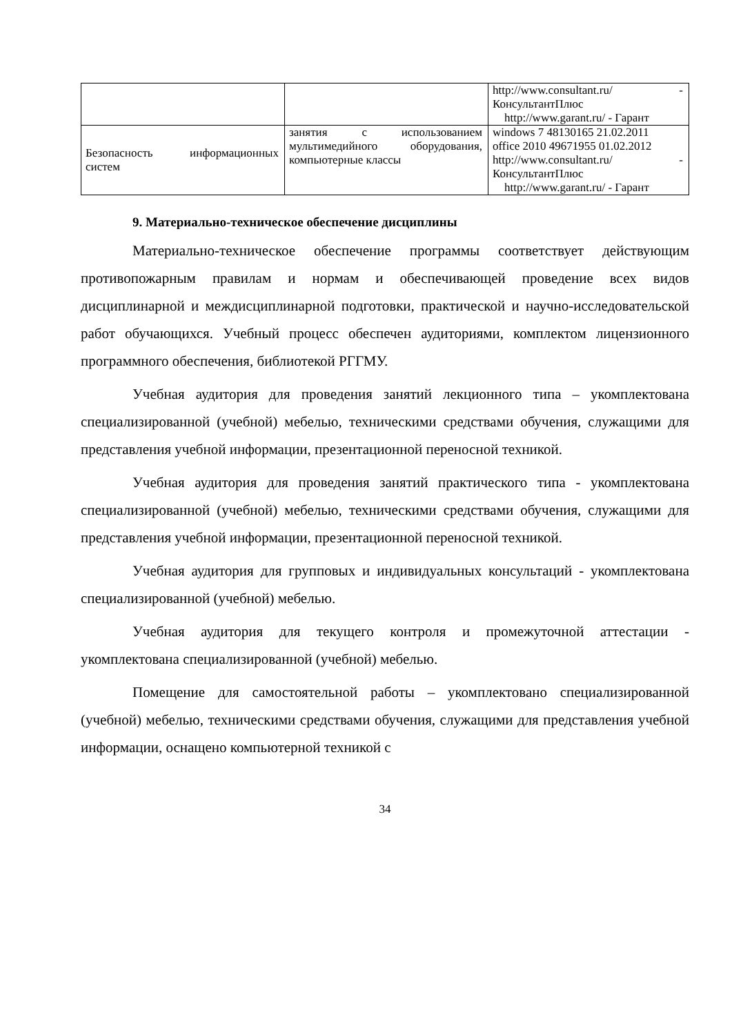| | | http://www.consultant.ru/ - КонсультантПлюс http://www.garant.ru/ - Гарант |
| Безопасность информационных систем | занятия с использованием мультимедийного оборудования, компьютерные классы | windows 7 48130165 21.02.2011 office 2010 49671955 01.02.2012 http://www.consultant.ru/ - КонсультантПлюс http://www.garant.ru/ - Гарант |
9. Материально-техническое обеспечение дисциплины
Материально-техническое обеспечение программы соответствует действующим противопожарным правилам и нормам и обеспечивающей проведение всех видов дисциплинарной и междисциплинарной подготовки, практической и научно-исследовательской работ обучающихся. Учебный процесс обеспечен аудиториями, комплектом лицензионного программного обеспечения, библиотекой РГГМУ.
Учебная аудитория для проведения занятий лекционного типа – укомплектована специализированной (учебной) мебелью, техническими средствами обучения, служащими для представления учебной информации, презентационной переносной техникой.
Учебная аудитория для проведения занятий практического типа - укомплектована специализированной (учебной) мебелью, техническими средствами обучения, служащими для представления учебной информации, презентационной переносной техникой.
Учебная аудитория для групповых и индивидуальных консультаций - укомплектована специализированной (учебной) мебелью.
Учебная аудитория для текущего контроля и промежуточной аттестации - укомплектована специализированной (учебной) мебелью.
Помещение для самостоятельной работы – укомплектовано специализированной (учебной) мебелью, техническими средствами обучения, служащими для представления учебной информации, оснащено компьютерной техникой с
34